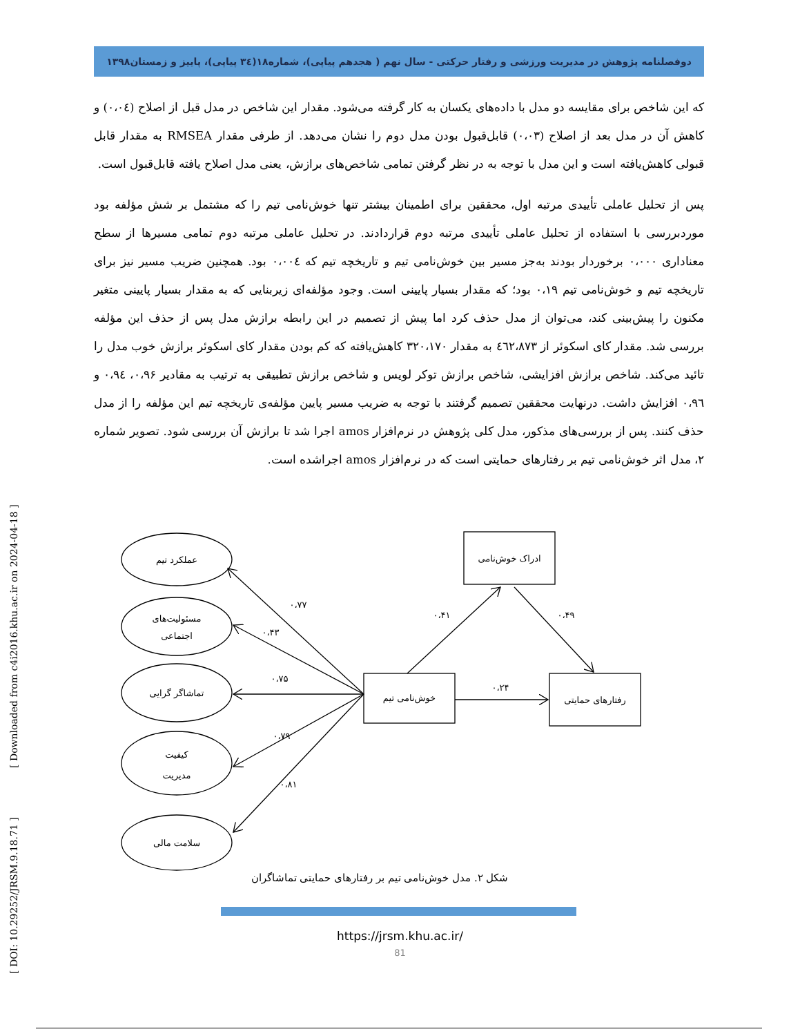دوفصلنامه پژوهش در مدیریت ورزشی و رفتار حرکتی - سال نهم ( هجدهم پیاپی)، شماره۱۸(۳٤ پیاپی)، پاییز و زمستان۱۳۹۸
که این شاخص برای مقایسه دو مدل با داده‌های یکسان به کار گرفته می‌شود. مقدار این شاخص در مدل قبل از اصلاح (۰،۰٤) و کاهش آن در مدل بعد از اصلاح (۰،۰۳) قابل‌قبول بودن مدل دوم را نشان می‌دهد. از طرفی مقدار RMSEA به مقدار قابل قبولی کاهش‌یافته است و این مدل با توجه به در نظر گرفتن تمامی شاخص‌های برازش، یعنی مدل اصلاح یافته قابل‌قبول است.
پس از تحلیل عاملی تأییدی مرتبه اول، محققین برای اطمینان بیشتر تنها خوش‌نامی تیم را که مشتمل بر شش مؤلفه بود موردبررسی با استفاده از تحلیل عاملی تأییدی مرتبه دوم قراردادند. در تحلیل عاملی مرتبه دوم تمامی مسیرها از سطح معناداری ۰،۰۰۰ برخوردار بودند به‌جز مسیر بین خوش‌نامی تیم و تاریخچه تیم که ۰،۰۰٤ بود. همچنین ضریب مسیر نیز برای تاریخچه تیم و خوش‌نامی تیم ۰،۱۹ بود؛ که مقدار بسیار پایینی است. وجود مؤلفه‌ای زیربنایی که به مقدار بسیار پایینی متغیر مکنون را پیش‌بینی کند، می‌توان از مدل حذف کرد اما پیش از تصمیم در این رابطه برازش مدل پس از حذف این مؤلفه بررسی شد. مقدار کای اسکوئر از ٤٦٢،۸۷۳ به مقدار ۳۲۰،۱۷۰ کاهش‌یافته که کم بودن مقدار کای اسکوئر برازش خوب مدل را تائید می‌کند. شاخص برازش افزایشی، شاخص برازش توکر لویس و شاخص برازش تطبیقی به ترتیب به مقادیر ۰،۹۶، ۰،۹٤ و ۰،۹٦ افزایش داشت. درنهایت محققین تصمیم گرفتند با توجه به ضریب مسیر پایین مؤلفه‌ی تاریخچه تیم این مؤلفه را از مدل حذف کنند. پس از بررسی‌های مذکور، مدل کلی پژوهش در نرم‌افزار amos اجرا شد تا برازش آن بررسی شود. تصویر شماره ۲، مدل اثر خوش‌نامی تیم بر رفتارهای حمایتی است که در نرم‌افزار amos اجراشده است.
[ DOI: 10.29252/JRSM.9.18.71 ] [ Downloaded from c4i2016.khu.ac.ir on 2024-04-18 ]
عملکرد تیم
مسئولیت‌های
اجتماعی
تماشاگر گرایی
کیفیت
مدیریت
سلامت مالی
خوش‌نامی تیم
ادراک خوش‌نامی
رفتارهای حمایتی
۰،۷۷
۰،۴۳
۰،۷۵
۰،۷۹
۰،۸۱
۰،۴۱
۰،۴۹
۰،۲۴
شکل ۲. مدل خوش‌نامی تیم بر رفتارهای حمایتی تماشاگران
https://jrsm.khu.ac.ir/
81